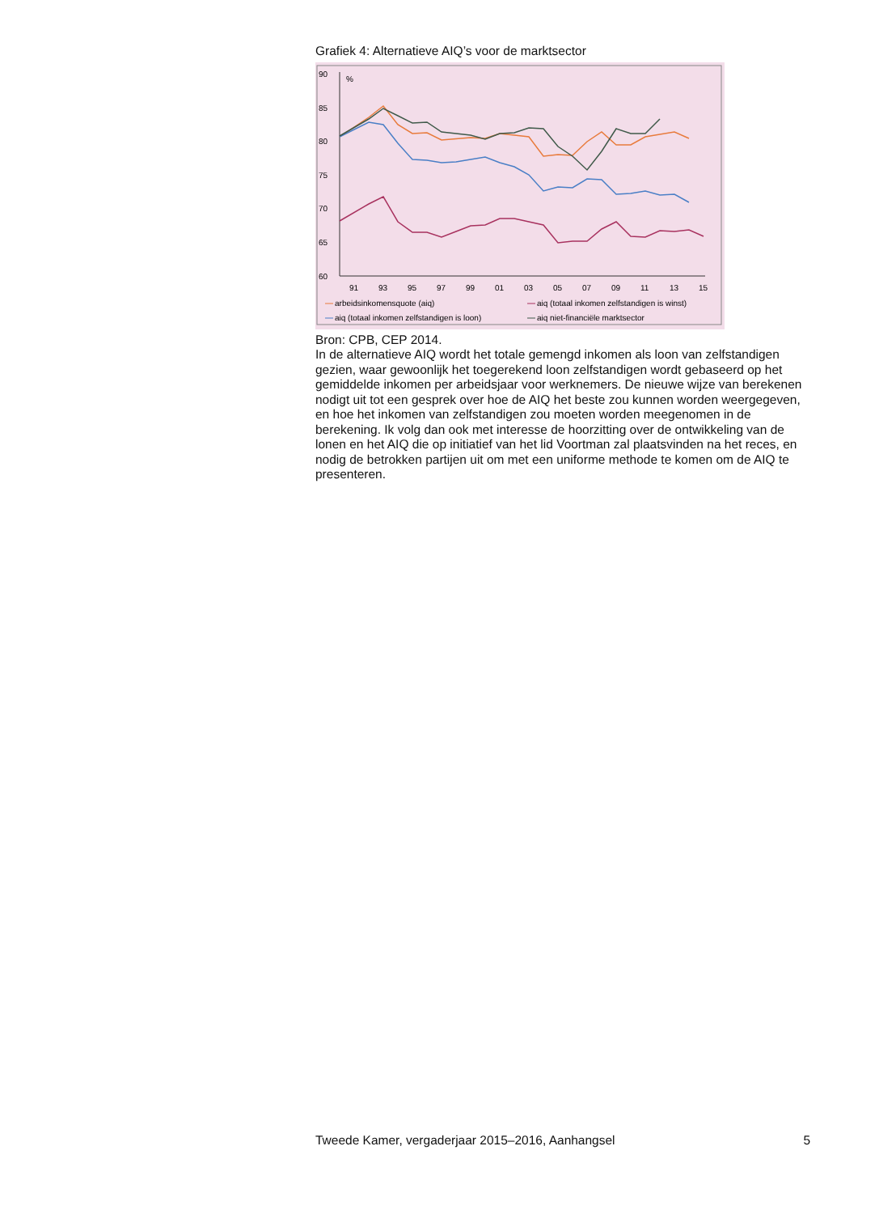Grafiek 4: Alternatieve AIQ’s voor de marktsector
90
%
85
80
75
70
65
60
91
93
95
97
99
01
03
05
07
09
11
13
15
arbeidsinkomensquote (aiq)
aiq (totaal inkomen zelfstandigen is winst)
aiq (totaal inkomen zelfstandigen is loon)
aiq niet-financiële marktsector
Bron: CPB, CEP 2014.
In de alternatieve AIQ wordt het totale gemengd inkomen als loon van zelfstandigen gezien, waar gewoonlijk het toegerekend loon zelfstandigen wordt gebaseerd op het gemiddelde inkomen per arbeidsjaar voor werkne­mers. De nieuwe wijze van berekenen nodigt uit tot een gesprek over hoe de AIQ het beste zou kunnen worden weergegeven, en hoe het inkomen van zelfstandigen zou moeten worden meegenomen in de berekening. Ik volg dan ook met interesse de hoorzitting over de ontwikkeling van de lonen en het AIQ die op initiatief van het lid Voortman zal plaatsvinden na het reces, en nodig de betrokken partijen uit om met een uniforme methode te komen om de AIQ te presenteren.
Tweede Kamer, vergaderjaar 2015–2016, Aanhangsel 5